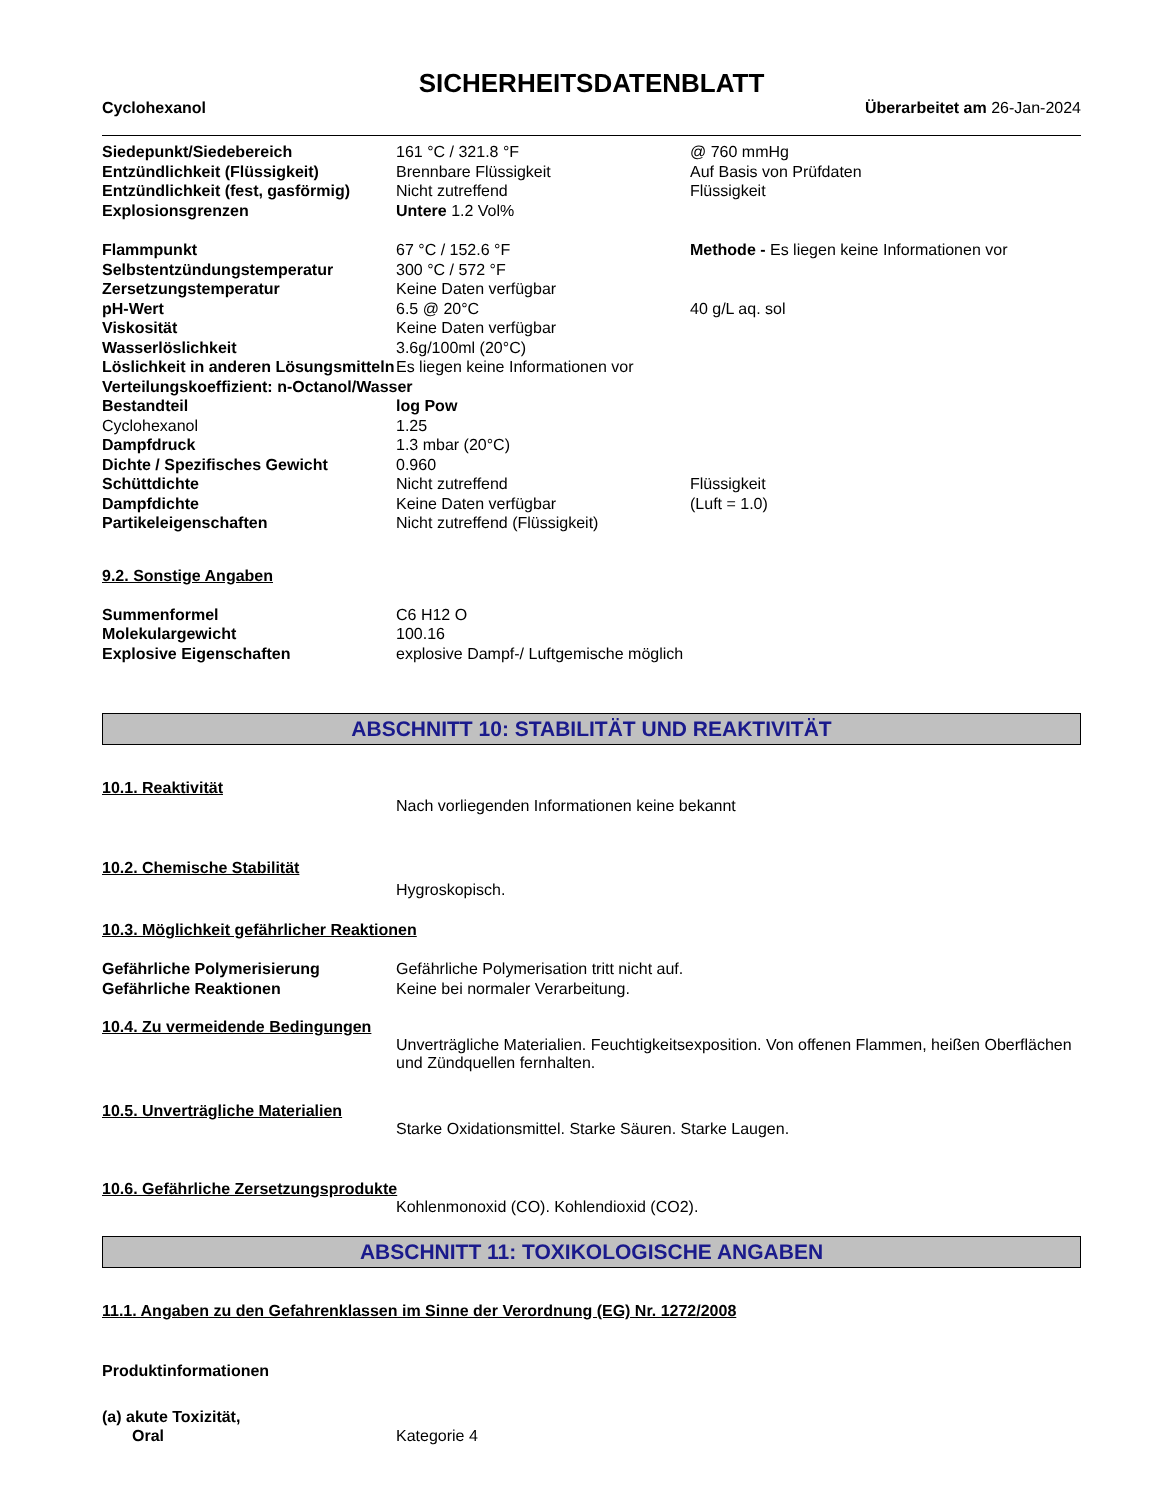SICHERHEITSDATENBLATT
Cyclohexanol Überarbeitet am 26-Jan-2024
| Siedepunkt/Siedebereich | 161 °C / 321.8 °F | @ 760 mmHg |
| Entzündlichkeit (Flüssigkeit) | Brennbare Flüssigkeit | Auf Basis von Prüfdaten |
| Entzündlichkeit (fest, gasförmig) | Nicht zutreffend | Flüssigkeit |
| Explosionsgrenzen | Untere 1.2 Vol% | |
| Flammpunkt | 67 °C / 152.6 °F | Methode - Es liegen keine Informationen vor |
| Selbstentzündungstemperatur | 300 °C / 572 °F | |
| Zersetzungstemperatur | Keine Daten verfügbar | |
| pH-Wert | 6.5 @ 20°C | 40 g/L aq. sol |
| Viskosität | Keine Daten verfügbar | |
| Wasserlöslichkeit | 3.6g/100ml (20°C) | |
| Löslichkeit in anderen Lösungsmitteln | Es liegen keine Informationen vor | |
| Verteilungskoeffizient: n-Octanol/Wasser | | |
| Bestandteil | log Pow | |
| Cyclohexanol | 1.25 | |
| Dampfdruck | 1.3 mbar (20°C) | |
| Dichte / Spezifisches Gewicht | 0.960 | |
| Schüttdichte | Nicht zutreffend | Flüssigkeit |
| Dampfdichte | Keine Daten verfügbar | (Luft = 1.0) |
| Partikeleigenschaften | Nicht zutreffend (Flüssigkeit) | |
9.2. Sonstige Angaben
| Summenformel | C6 H12 O |
| Molekulargewicht | 100.16 |
| Explosive Eigenschaften | explosive Dampf-/ Luftgemische möglich |
ABSCHNITT 10: STABILITÄT UND REAKTIVITÄT
10.1. Reaktivität
Nach vorliegenden Informationen keine bekannt
10.2. Chemische Stabilität
Hygroskopisch.
10.3. Möglichkeit gefährlicher Reaktionen
| Gefährliche Polymerisierung | Gefährliche Polymerisation tritt nicht auf. |
| Gefährliche Reaktionen | Keine bei normaler Verarbeitung. |
10.4. Zu vermeidende Bedingungen
Unverträgliche Materialien. Feuchtigkeitsexposition. Von offenen Flammen, heißen Oberflächen und Zündquellen fernhalten.
10.5. Unverträgliche Materialien
Starke Oxidationsmittel. Starke Säuren. Starke Laugen.
10.6. Gefährliche Zersetzungsprodukte
Kohlenmonoxid (CO). Kohlendioxid (CO2).
ABSCHNITT 11: TOXIKOLOGISCHE ANGABEN
11.1. Angaben zu den Gefahrenklassen im Sinne der Verordnung (EG) Nr. 1272/2008
Produktinformationen
(a) akute Toxizität,
| Oral | Kategorie 4 |